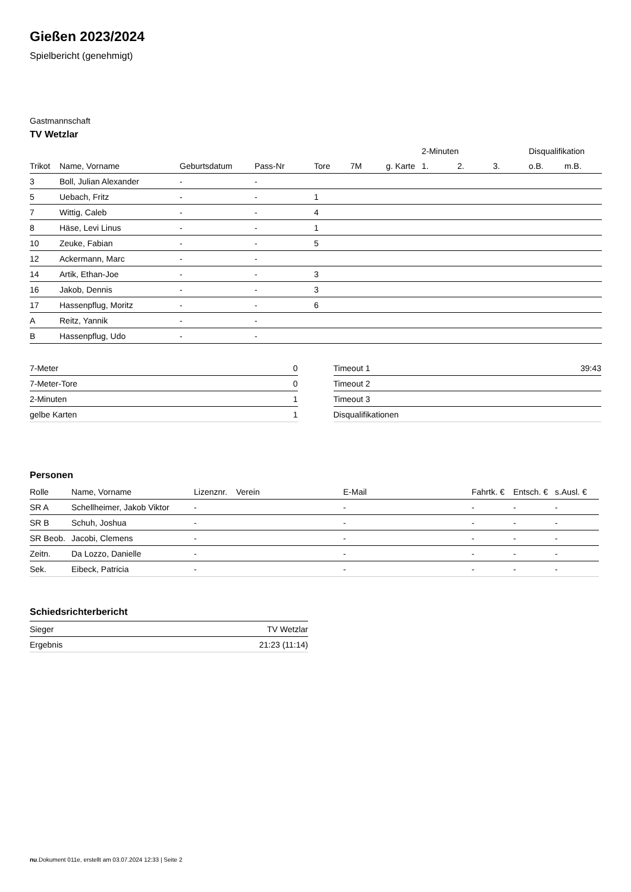Gießen 2023/2024
Spielbericht (genehmigt)
Gastmannschaft
TV Wetzlar
| | | | | | | | 2-Minuten | | | Disqualifikation | |
| --- | --- | --- | --- | --- | --- | --- | --- | --- | --- | --- | --- |
| Trikot | Name, Vorname | Geburtsdatum | Pass-Nr | Tore | 7M | g. Karte | 1. | 2. | 3. | o.B. | m.B. |
| 3 | Boll, Julian Alexander | - | - | | | | | | | | |
| 5 | Uebach, Fritz | - | - | 1 | | | | | | | |
| 7 | Wittig, Caleb | - | - | 4 | | | | | | | |
| 8 | Häse, Levi Linus | - | - | 1 | | | | | | | |
| 10 | Zeuke, Fabian | - | - | 5 | | | | | | | |
| 12 | Ackermann, Marc | - | - | | | | | | | | |
| 14 | Artik, Ethan-Joe | - | - | 3 | | | | | | | |
| 16 | Jakob, Dennis | - | - | 3 | | | | | | | |
| 17 | Hassenpflug, Moritz | - | - | 6 | | | | | | | |
| A | Reitz, Yannik | - | - | | | | | | | | |
| B | Hassenpflug, Udo | - | - | | | | | | | | |
| 7-Meter | 0 |
| 7-Meter-Tore | 0 |
| 2-Minuten | 1 |
| gelbe Karten | 1 |
| Timeout 1 | 39:43 |
| Timeout 2 | |
| Timeout 3 | |
| Disqualifikationen | |
Personen
| Rolle | Name, Vorname | Lizenznr. | Verein | E-Mail | Fahrtk. € | Entsch. € | s.Ausl. € |
| --- | --- | --- | --- | --- | --- | --- | --- |
| SR A | Schellheimer, Jakob Viktor | - | | - | - | - | - |
| SR B | Schuh, Joshua | - | | - | - | - | - |
| SR Beob. | Jacobi, Clemens | - | | - | - | - | - |
| Zeitn. | Da Lozzo, Danielle | - | | - | - | - | - |
| Sek. | Eibeck, Patricia | - | | - | - | - | - |
Schiedsrichterbericht
| Sieger | TV Wetzlar |
| Ergebnis | 21:23 (11:14) |
nu.Dokument 011e, erstellt am 03.07.2024 12:33 | Seite 2